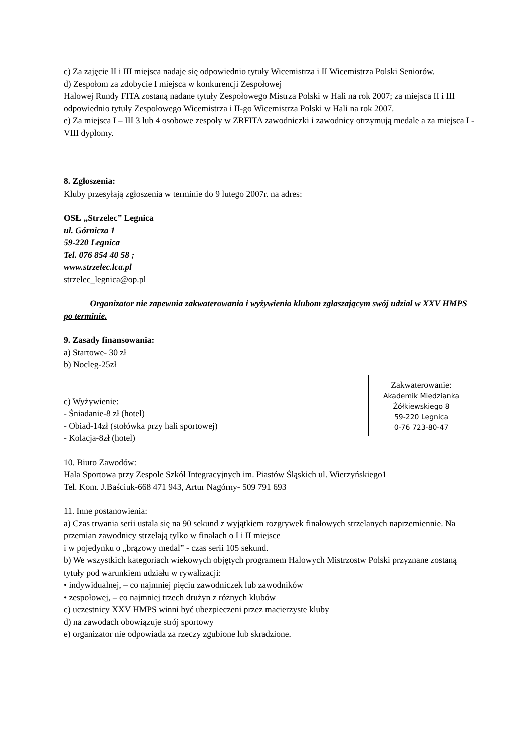c) Za zajęcie II i III miejsca nadaje się odpowiednio tytuły Wicemistrza i II Wicemistrza Polski Seniorów.
d) Zespołom za zdobycie I miejsca w konkurencji Zespołowej
Halowej Rundy FITA zostaną nadane tytuły Zespołowego Mistrza Polski w Hali na rok 2007; za miejsca II i III odpowiednio tytuły Zespołowego Wicemistrza i II-go Wicemistrza Polski w Hali na rok 2007.
e) Za miejsca I – III 3 lub 4 osobowe zespoły w ZRFITA zawodniczki i zawodnicy otrzymują medale a za miejsca I - VIII dyplomy.
8. Zgłoszenia:
Kluby przesyłają zgłoszenia w terminie do 9 lutego 2007r. na adres:
OSŁ „Strzelec” Legnica
ul. Górnicza 1
59-220 Legnica
Tel. 076 854 40 58 ;
www.strzelec.lca.pl
strzelec_legnica@op.pl
Organizator nie zapewnia zakwaterowania i wyżywienia klubom zgłaszającym swój udział w XXV HMPS po terminie.
9. Zasady finansowania:
a) Startowe- 30 zł
b) Nocleg-25zł
Zakwaterowanie:
Akademik Miedzianka
Żółkiewskiego 8
59-220 Legnica
0-76 723-80-47
c) Wyżywienie:
- Śniadanie-8 zł (hotel)
- Obiad-14zł (stołówka przy hali sportowej)
- Kolacja-8zł (hotel)
10. Biuro Zawodów:
Hala Sportowa przy Zespole Szkół Integracyjnych im. Piastów Śląskich ul. Wierzyńskiego1
Tel. Kom. J.Baściuk-668 471 943, Artur Nagórny- 509 791 693
11. Inne postanowienia:
a) Czas trwania serii ustala się na 90 sekund z wyjątkiem rozgrywek finałowych strzelanych naprzemiennie. Na przemian zawodnicy strzelają tylko w finałach o I i II miejsce
i w pojedynku o „brązowy medal” - czas serii 105 sekund.
b) We wszystkich kategoriach wiekowych objętych programem Halowych Mistrzostw Polski przyznane zostaną tytuły pod warunkiem udziału w rywalizacji:
• indywidualnej, – co najmniej pięciu zawodniczek lub zawodników
• zespołowej, – co najmniej trzech drużyn z różnych klubów
c) uczestnicy XXV HMPS winni być ubezpieczeni przez macierzyste kluby
d) na zawodach obowiązuje strój sportowy
e) organizator nie odpowiada za rzeczy zgubione lub skradzione.